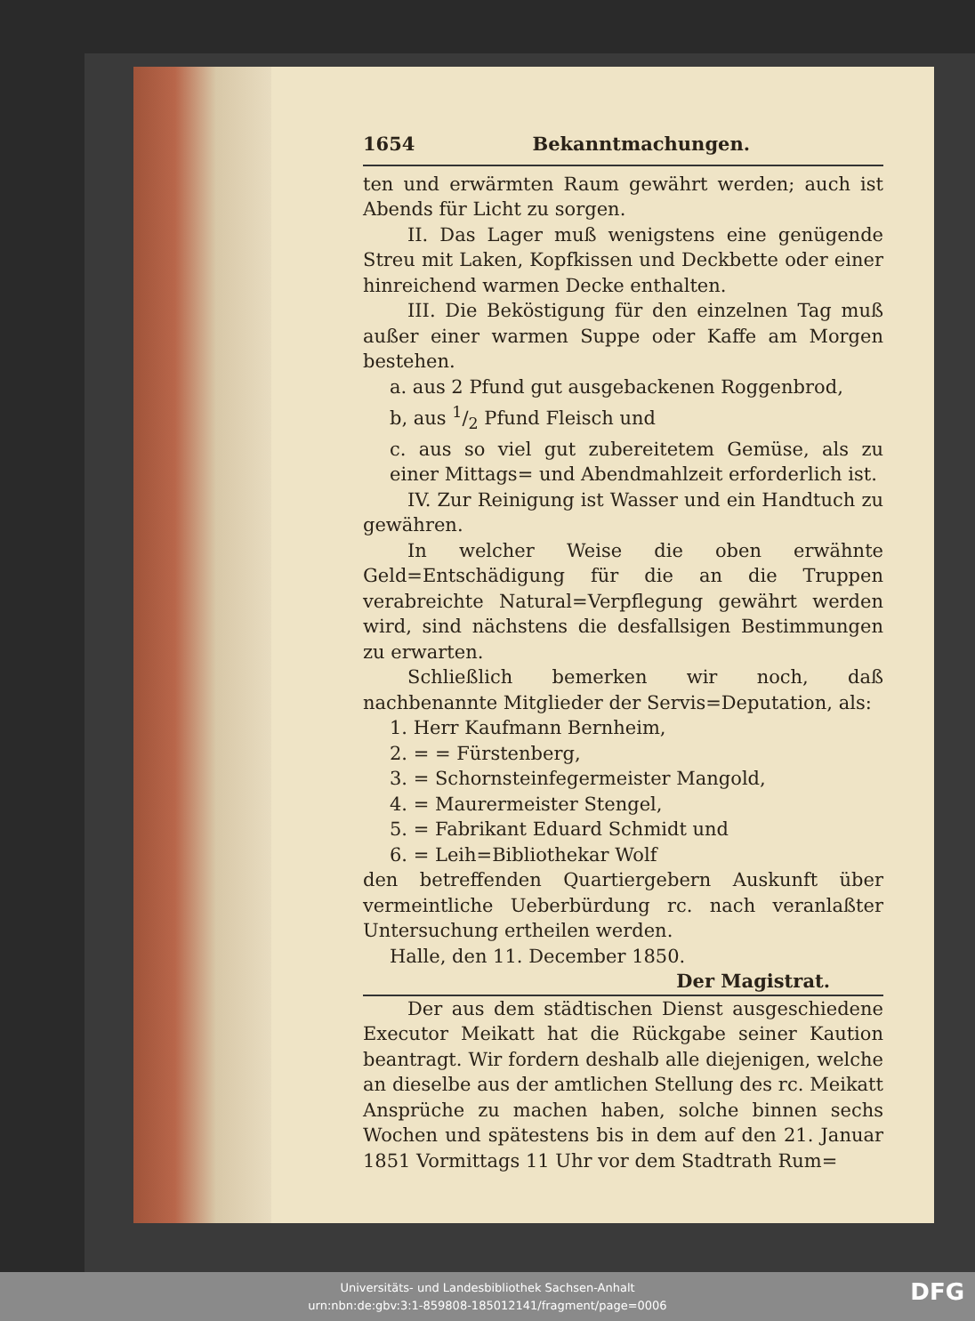1654 Bekanntmachungen.
ten und erwärmten Raum gewährt werden; auch ist Abends für Licht zu sorgen.
II. Das Lager muß wenigstens eine genügende Streu mit Laken, Kopfkissen und Deckbette oder einer hinreichend warmen Decke enthalten.
III. Die Beköstigung für den einzelnen Tag muß außer einer warmen Suppe oder Kaffe am Morgen bestehen.
a. aus 2 Pfund gut ausgebackenen Roggenbrod,
b, aus 1/2 Pfund Fleisch und
c. aus so viel gut zubereitetem Gemüse, als zu einer Mittags= und Abendmahlzeit erforderlich ist.
IV. Zur Reinigung ist Wasser und ein Handtuch zu gewähren.
In welcher Weise die oben erwähnte Geld=Entschädigung für die an die Truppen verabreichte Natural=Verpflegung gewährt werden wird, sind nächstens die desfallsigen Bestimmungen zu erwarten.
Schließlich bemerken wir noch, daß nachbenannte Mitglieder der Servis=Deputation, als:
1. Herr Kaufmann Bernheim,
2. = = Fürstenberg,
3. = Schornsteinfegermeister Mangold,
4. = Maurermeister Stengel,
5. = Fabrikant Eduard Schmidt und
6. = Leih=Bibliothekar Wolf
den betreffenden Quartiergebern Auskunft über vermeintliche Ueberbürdung rc. nach veranlaßter Untersuchung ertheilen werden.
Halle, den 11. December 1850.
Der Magistrat.
Der aus dem städtischen Dienst ausgeschiedene Executor Meikatt hat die Rückgabe seiner Kaution beantragt. Wir fordern deshalb alle diejenigen, welche an dieselbe aus der amtlichen Stellung des rc. Meikatt Ansprüche zu machen haben, solche binnen sechs Wochen und spätestens bis in dem auf den 21. Januar 1851 Vormittags 11 Uhr vor dem Stadtrath Rum=
Universitäts- und Landesbibliothek Sachsen-Anhalt
urn:nbn:de:gbv:3:1-859808-185012141/fragment/page=0006
DFG